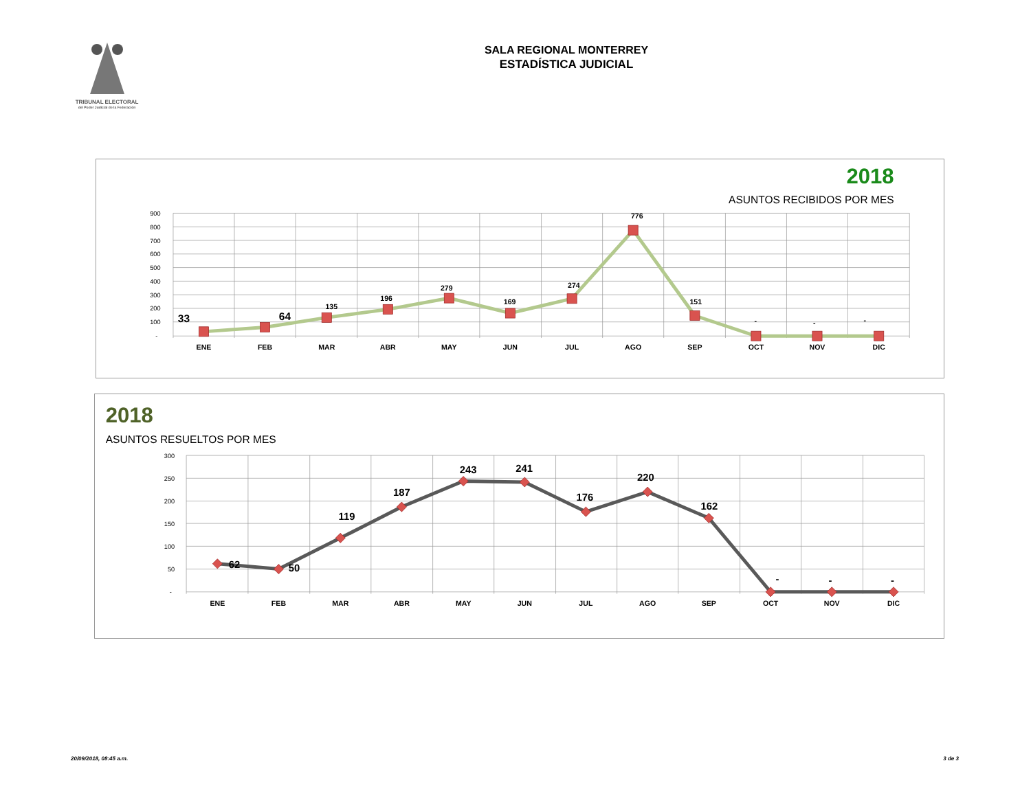TRIBUNAL ELECTORAL
del Poder Judicial de la Federación
SALA REGIONAL MONTERREY
ESTADÍSTICA JUDICIAL
2018
ASUNTOS RECIBIDOS POR MES
900
800
700
600
500
400
300
200
100
-
33
64
135
196
279
169
274
776
151
-
-
-
ENE
FEB
MAR
ABR
MAY
JUN
JUL
AGO
SEP
OCT
NOV
DIC
2018
ASUNTOS RESUELTOS POR MES
300
250
200
150
100
50
-
62
50
119
187
243
241
176
220
162
-
-
-
ENE
FEB
MAR
ABR
MAY
JUN
JUL
AGO
SEP
OCT
NOV
DIC
20/09/2018, 08:45 a.m. 3 de 3